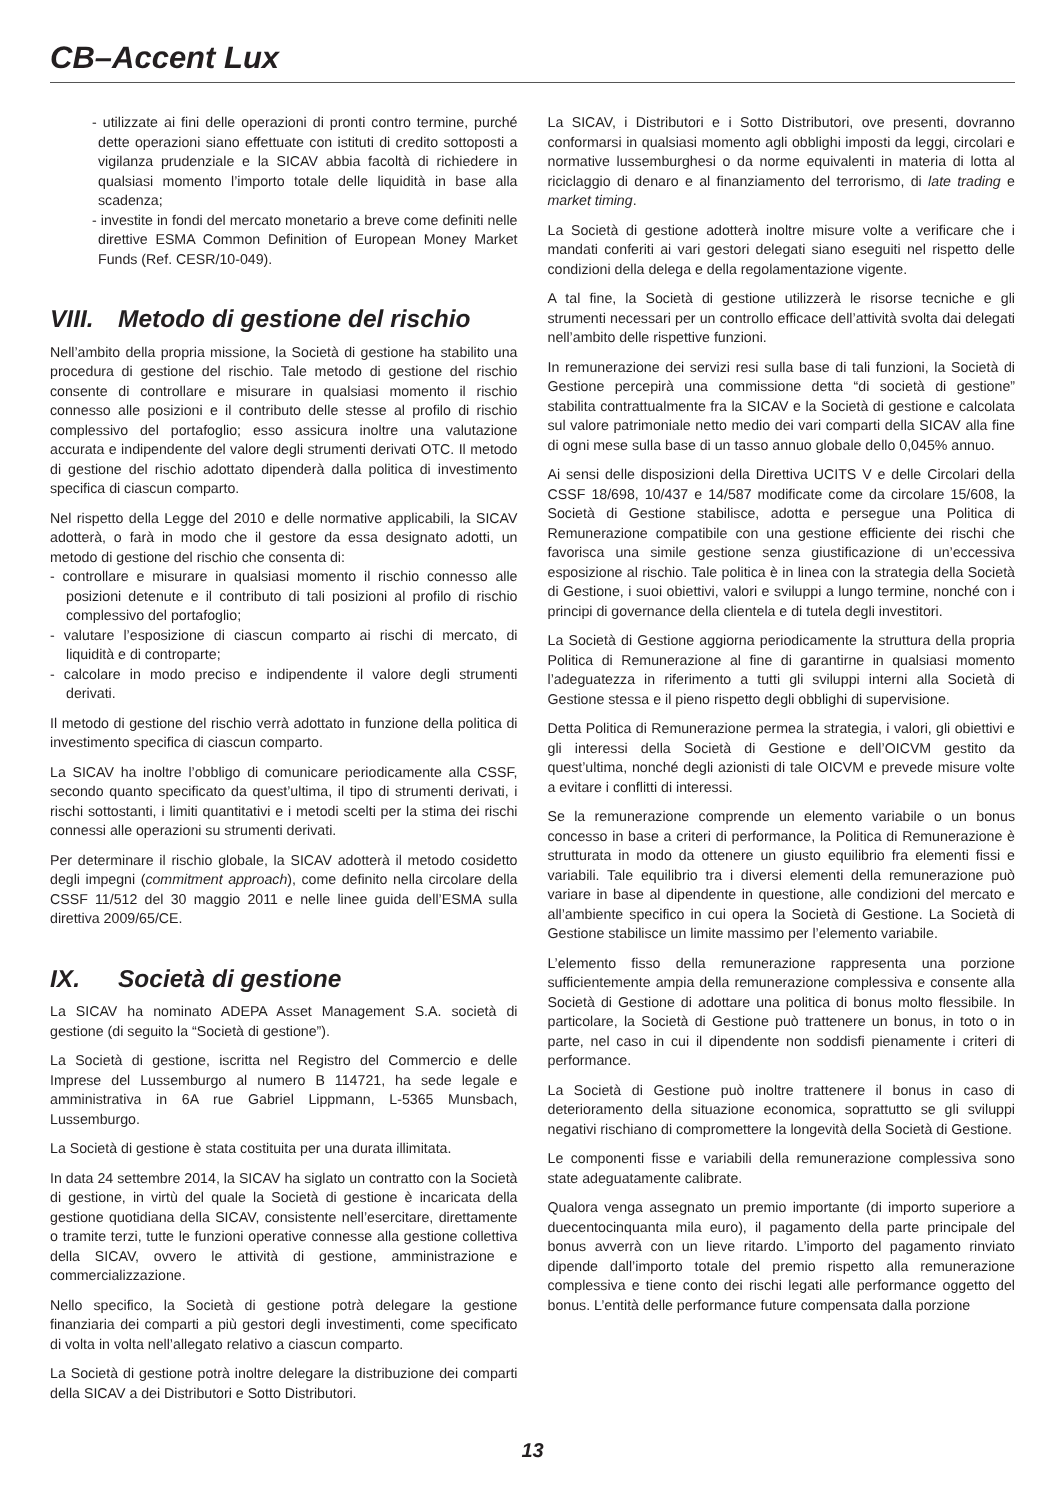CB–Accent Lux
- utilizzate ai fini delle operazioni di pronti contro termine, purché dette operazioni siano effettuate con istituti di credito sottoposti a vigilanza prudenziale e la SICAV abbia facoltà di richiedere in qualsiasi momento l’importo totale delle liquidità in base alla scadenza;
- investite in fondi del mercato monetario a breve come definiti nelle direttive ESMA Common Definition of European Money Market Funds (Ref. CESR/10-049).
VIII. Metodo di gestione del rischio
Nell’ambito della propria missione, la Società di gestione ha stabilito una procedura di gestione del rischio. Tale metodo di gestione del rischio consente di controllare e misurare in qualsiasi momento il rischio connesso alle posizioni e il contributo delle stesse al profilo di rischio complessivo del portafoglio; esso assicura inoltre una valutazione accurata e indipendente del valore degli strumenti derivati OTC. Il metodo di gestione del rischio adottato dipenderà dalla politica di investimento specifica di ciascun comparto.
Nel rispetto della Legge del 2010 e delle normative applicabili, la SICAV adotterà, o farà in modo che il gestore da essa designato adotti, un metodo di gestione del rischio che consenta di:
- controllare e misurare in qualsiasi momento il rischio connesso alle posizioni detenute e il contributo di tali posizioni al profilo di rischio complessivo del portafoglio;
- valutare l’esposizione di ciascun comparto ai rischi di mercato, di liquidità e di controparte;
- calcolare in modo preciso e indipendente il valore degli strumenti derivati.
Il metodo di gestione del rischio verrà adottato in funzione della politica di investimento specifica di ciascun comparto.
La SICAV ha inoltre l’obbligo di comunicare periodicamente alla CSSF, secondo quanto specificato da quest’ultima, il tipo di strumenti derivati, i rischi sottostanti, i limiti quantitativi e i metodi scelti per la stima dei rischi connessi alle operazioni su strumenti derivati.
Per determinare il rischio globale, la SICAV adotterà il metodo cosidetto degli impegni (commitment approach), come definito nella circolare della CSSF 11/512 del 30 maggio 2011 e nelle linee guida dell’ESMA sulla direttiva 2009/65/CE.
IX. Società di gestione
La SICAV ha nominato ADEPA Asset Management S.A. società di gestione (di seguito la “Società di gestione”).
La Società di gestione, iscritta nel Registro del Commercio e delle Imprese del Lussemburgo al numero B 114721, ha sede legale e amministrativa in 6A rue Gabriel Lippmann, L-5365 Munsbach, Lussemburgo.
La Società di gestione è stata costituita per una durata illimitata.
In data 24 settembre 2014, la SICAV ha siglato un contratto con la Società di gestione, in virtù del quale la Società di gestione è incaricata della gestione quotidiana della SICAV, consistente nell’esercitare, direttamente o tramite terzi, tutte le funzioni operative connesse alla gestione collettiva della SICAV, ovvero le attività di gestione, amministrazione e commercializzazione.
Nello specifico, la Società di gestione potrà delegare la gestione finanziaria dei comparti a più gestori degli investimenti, come specificato di volta in volta nell’allegato relativo a ciascun comparto.
La Società di gestione potrà inoltre delegare la distribuzione dei comparti della SICAV a dei Distributori e Sotto Distributori.
La SICAV, i Distributori e i Sotto Distributori, ove presenti, dovranno conformarsi in qualsiasi momento agli obblighi imposti da leggi, circolari e normative lussemburghesi o da norme equivalenti in materia di lotta al riciclaggio di denaro e al finanziamento del terrorismo, di late trading e market timing.
La Società di gestione adotterà inoltre misure volte a verificare che i mandati conferiti ai vari gestori delegati siano eseguiti nel rispetto delle condizioni della delega e della regolamentazione vigente.
A tal fine, la Società di gestione utilizzerà le risorse tecniche e gli strumenti necessari per un controllo efficace dell’attività svolta dai delegati nell’ambito delle rispettive funzioni.
In remunerazione dei servizi resi sulla base di tali funzioni, la Società di Gestione percepirà una commissione detta “di società di gestione” stabilita contrattualmente fra la SICAV e la Società di gestione e calcolata sul valore patrimoniale netto medio dei vari comparti della SICAV alla fine di ogni mese sulla base di un tasso annuo globale dello 0,045% annuo.
Ai sensi delle disposizioni della Direttiva UCITS V e delle Circolari della CSSF 18/698, 10/437 e 14/587 modificate come da circolare 15/608, la Società di Gestione stabilisce, adotta e persegue una Politica di Remunerazione compatibile con una gestione efficiente dei rischi che favorisca una simile gestione senza giustificazione di un’eccessiva esposizione al rischio. Tale politica è in linea con la strategia della Società di Gestione, i suoi obiettivi, valori e sviluppi a lungo termine, nonché con i principi di governance della clientela e di tutela degli investitori.
La Società di Gestione aggiorna periodicamente la struttura della propria Politica di Remunerazione al fine di garantirne in qualsiasi momento l’adeguatezza in riferimento a tutti gli sviluppi interni alla Società di Gestione stessa e il pieno rispetto degli obblighi di supervisione.
Detta Politica di Remunerazione permea la strategia, i valori, gli obiettivi e gli interessi della Società di Gestione e dell’OICVM gestito da quest’ultima, nonché degli azionisti di tale OICVM e prevede misure volte a evitare i conflitti di interessi.
Se la remunerazione comprende un elemento variabile o un bonus concesso in base a criteri di performance, la Politica di Remunerazione è strutturata in modo da ottenere un giusto equilibrio fra elementi fissi e variabili. Tale equilibrio tra i diversi elementi della remunerazione può variare in base al dipendente in questione, alle condizioni del mercato e all’ambiente specifico in cui opera la Società di Gestione. La Società di Gestione stabilisce un limite massimo per l’elemento variabile.
L’elemento fisso della remunerazione rappresenta una porzione sufficientemente ampia della remunerazione complessiva e consente alla Società di Gestione di adottare una politica di bonus molto flessibile. In particolare, la Società di Gestione può trattenere un bonus, in toto o in parte, nel caso in cui il dipendente non soddisfi pienamente i criteri di performance.
La Società di Gestione può inoltre trattenere il bonus in caso di deterioramento della situazione economica, soprattutto se gli sviluppi negativi rischiano di compromettere la longevità della Società di Gestione.
Le componenti fisse e variabili della remunerazione complessiva sono state adeguatamente calibrate.
Qualora venga assegnato un premio importante (di importo superiore a duecentocinquanta mila euro), il pagamento della parte principale del bonus avverrà con un lieve ritardo. L’importo del pagamento rinviato dipende dall’importo totale del premio rispetto alla remunerazione complessiva e tiene conto dei rischi legati alle performance oggetto del bonus. L’entità delle performance future compensata dalla porzione
13